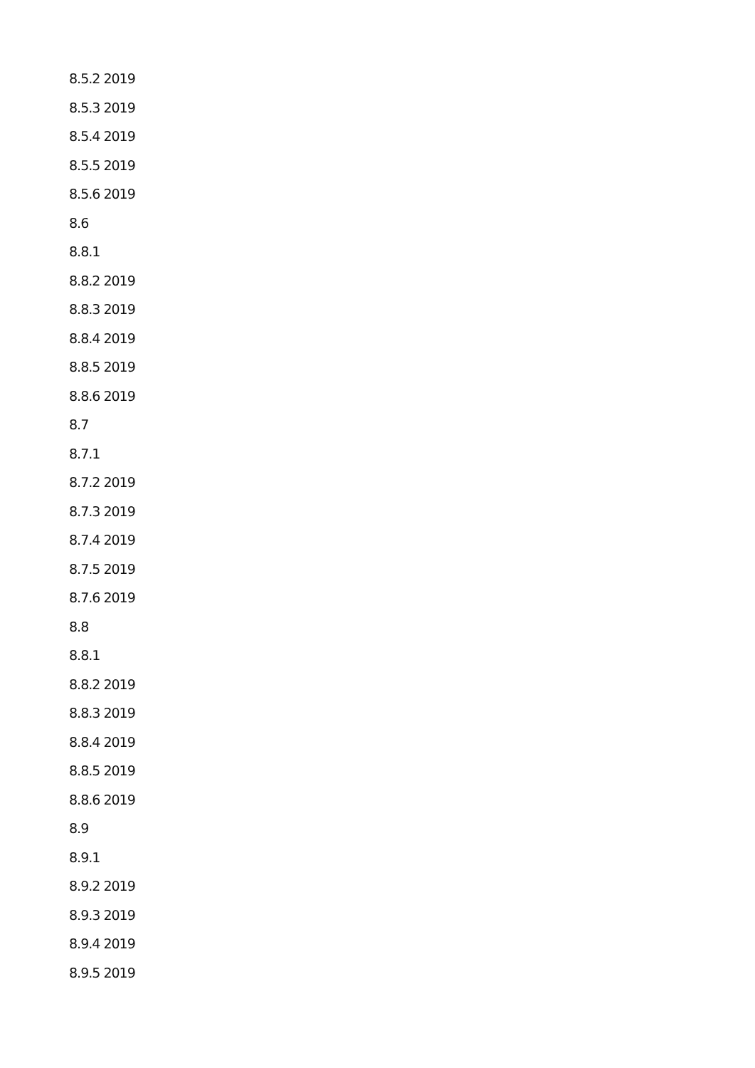8.5.2 2019
8.5.3 2019
8.5.4 2019
8.5.5 2019
8.5.6 2019
8.6
8.8.1
8.8.2 2019
8.8.3 2019
8.8.4 2019
8.8.5 2019
8.8.6 2019
8.7
8.7.1
8.7.2 2019
8.7.3 2019
8.7.4 2019
8.7.5 2019
8.7.6 2019
8.8
8.8.1
8.8.2 2019
8.8.3 2019
8.8.4 2019
8.8.5 2019
8.8.6 2019
8.9
8.9.1
8.9.2 2019
8.9.3 2019
8.9.4 2019
8.9.5 2019